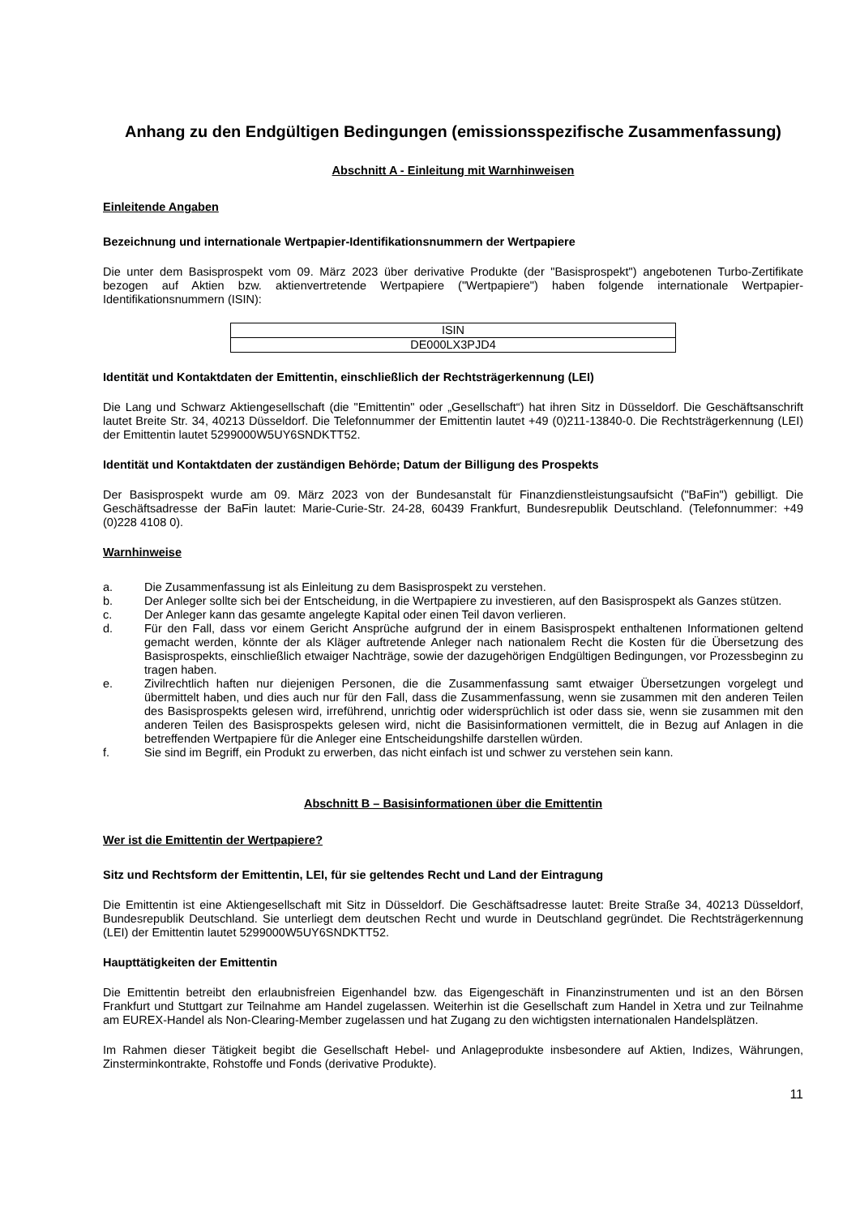Anhang zu den Endgültigen Bedingungen (emissionsspezifische Zusammenfassung)
Abschnitt A - Einleitung mit Warnhinweisen
Einleitende Angaben
Bezeichnung und internationale Wertpapier-Identifikationsnummern der Wertpapiere
Die unter dem Basisprospekt vom 09. März 2023 über derivative Produkte (der "Basisprospekt") angebotenen Turbo-Zertifikate bezogen auf Aktien bzw. aktienvertretende Wertpapiere ("Wertpapiere") haben folgende internationale Wertpapier-Identifikationsnummern (ISIN):
| ISIN |
| --- |
| DE000LX3PJD4 |
Identität und Kontaktdaten der Emittentin, einschließlich der Rechtsträgerkennung (LEI)
Die Lang und Schwarz Aktiengesellschaft (die "Emittentin" oder „Gesellschaft“) hat ihren Sitz in Düsseldorf. Die Geschäftsanschrift lautet Breite Str. 34, 40213 Düsseldorf. Die Telefonnummer der Emittentin lautet +49 (0)211-13840-0. Die Rechtsträgerkennung (LEI) der Emittentin lautet 5299000W5UY6SNDKTT52.
Identität und Kontaktdaten der zuständigen Behörde; Datum der Billigung des Prospekts
Der Basisprospekt wurde am 09. März 2023 von der Bundesanstalt für Finanzdienstleistungsaufsicht ("BaFin") gebilligt. Die Geschäftsadresse der BaFin lautet: Marie-Curie-Str. 24-28, 60439 Frankfurt, Bundesrepublik Deutschland. (Telefonnummer: +49 (0)228 4108 0).
Warnhinweise
a. Die Zusammenfassung ist als Einleitung zu dem Basisprospekt zu verstehen.
b. Der Anleger sollte sich bei der Entscheidung, in die Wertpapiere zu investieren, auf den Basisprospekt als Ganzes stützen.
c. Der Anleger kann das gesamte angelegte Kapital oder einen Teil davon verlieren.
d. Für den Fall, dass vor einem Gericht Ansprüche aufgrund der in einem Basisprospekt enthaltenen Informationen geltend gemacht werden, könnte der als Kläger auftretende Anleger nach nationalem Recht die Kosten für die Übersetzung des Basisprospekts, einschließlich etwaiger Nachträge, sowie der dazugehörigen Endgültigen Bedingungen, vor Prozessbeginn zu tragen haben.
e. Zivilrechtlich haften nur diejenigen Personen, die die Zusammenfassung samt etwaiger Übersetzungen vorgelegt und übermittelt haben, und dies auch nur für den Fall, dass die Zusammenfassung, wenn sie zusammen mit den anderen Teilen des Basisprospekts gelesen wird, irreführend, unrichtig oder widersprüchlich ist oder dass sie, wenn sie zusammen mit den anderen Teilen des Basisprospekts gelesen wird, nicht die Basisinformationen vermittelt, die in Bezug auf Anlagen in die betreffenden Wertpapiere für die Anleger eine Entscheidungshilfe darstellen würden.
f. Sie sind im Begriff, ein Produkt zu erwerben, das nicht einfach ist und schwer zu verstehen sein kann.
Abschnitt B – Basisinformationen über die Emittentin
Wer ist die Emittentin der Wertpapiere?
Sitz und Rechtsform der Emittentin, LEI, für sie geltendes Recht und Land der Eintragung
Die Emittentin ist eine Aktiengesellschaft mit Sitz in Düsseldorf. Die Geschäftsadresse lautet: Breite Straße 34, 40213 Düsseldorf, Bundesrepublik Deutschland. Sie unterliegt dem deutschen Recht und wurde in Deutschland gegründet. Die Rechtsträgerkennung (LEI) der Emittentin lautet 5299000W5UY6SNDKTT52.
Haupttätigkeiten der Emittentin
Die Emittentin betreibt den erlaubnisfreien Eigenhandel bzw. das Eigengeschäft in Finanzinstrumenten und ist an den Börsen Frankfurt und Stuttgart zur Teilnahme am Handel zugelassen. Weiterhin ist die Gesellschaft zum Handel in Xetra und zur Teilnahme am EUREX-Handel als Non-Clearing-Member zugelassen und hat Zugang zu den wichtigsten internationalen Handelsplätzen.
Im Rahmen dieser Tätigkeit begibt die Gesellschaft Hebel- und Anlageprodukte insbesondere auf Aktien, Indizes, Währungen, Zinsterminkontrakte, Rohstoffe und Fonds (derivative Produkte).
11